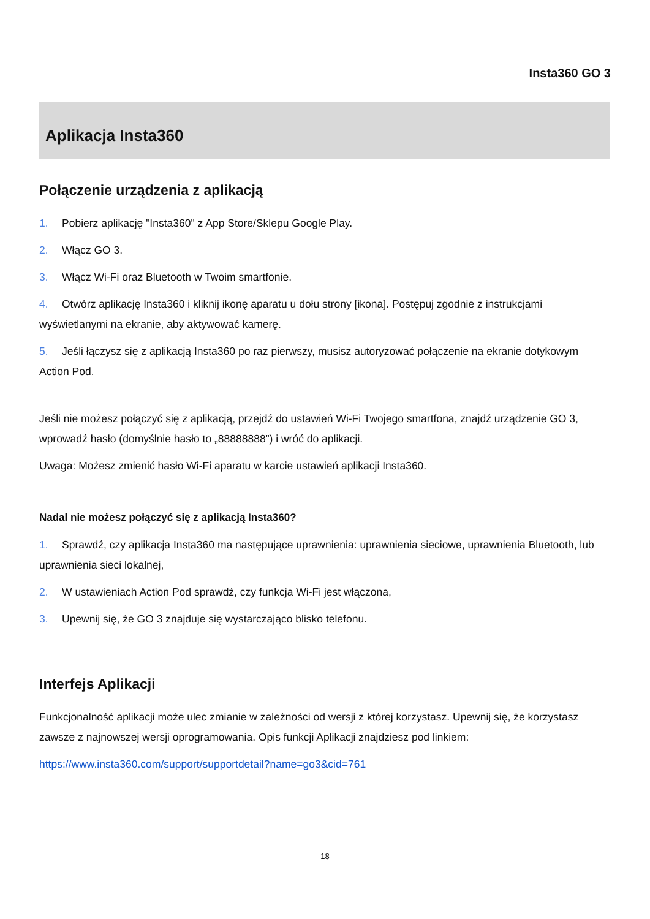Insta360 GO 3
Aplikacja Insta360
Połączenie urządzenia z aplikacją
1. Pobierz aplikację "Insta360" z App Store/Sklepu Google Play.
2. Włącz GO 3.
3. Włącz Wi-Fi oraz Bluetooth w Twoim smartfonie.
4. Otwórz aplikację Insta360 i kliknij ikonę aparatu u dołu strony [ikona]. Postępuj zgodnie z instrukcjami wyświetlanymi na ekranie, aby aktywować kamerę.
5. Jeśli łączysz się z aplikacją Insta360 po raz pierwszy, musisz autoryzować połączenie na ekranie dotykowym Action Pod.
Jeśli nie możesz połączyć się z aplikacją, przejdź do ustawień Wi-Fi Twojego smartfona, znajdź urządzenie GO 3, wprowadź hasło (domyślnie hasło to „88888888”) i wróć do aplikacji.
Uwaga: Możesz zmienić hasło Wi-Fi aparatu w karcie ustawień aplikacji Insta360.
Nadal nie możesz połączyć się z aplikacją Insta360?
1. Sprawdź, czy aplikacja Insta360 ma następujące uprawnienia: uprawnienia sieciowe, uprawnienia Bluetooth, lub uprawnienia sieci lokalnej,
2. W ustawieniach Action Pod sprawdź, czy funkcja Wi-Fi jest włączona,
3. Upewnij się, że GO 3 znajduje się wystarczająco blisko telefonu.
Interfejs Aplikacji
Funkcjonalność aplikacji może ulec zmianie w zależności od wersji z której korzystasz. Upewnij się, że korzystasz zawsze z najnowszej wersji oprogramowania. Opis funkcji Aplikacji znajdziesz pod linkiem:
https://www.insta360.com/support/supportdetail?name=go3&cid=761
18